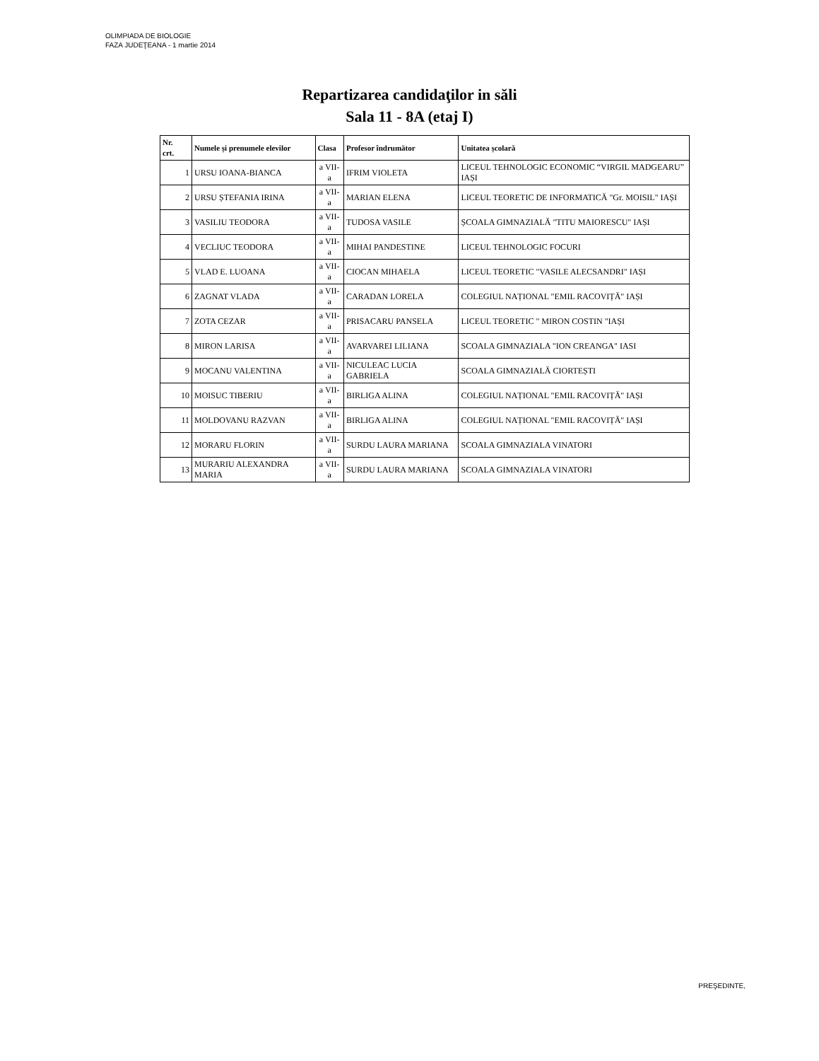OLIMPIADA DE BIOLOGIE
FAZA JUDEŢEANA - 1 martie 2014
Repartizarea candidaţilor in săli
Sala 11 - 8A (etaj I)
| Nr. crt. | Numele și prenumele elevilor | Clasa | Profesor îndrumător | Unitatea școlară |
| --- | --- | --- | --- | --- |
| 1 | URSU IOANA-BIANCA | a VII-a | IFRIM VIOLETA | LICEUL TEHNOLOGIC ECONOMIC “VIRGIL MADGEARU” IAȘI |
| 2 | URSU ȘTEFANIA IRINA | a VII-a | MARIAN ELENA | LICEUL TEORETIC DE INFORMATICĂ "Gr. MOISIL" IAȘI |
| 3 | VASILIU TEODORA | a VII-a | TUDOSA VASILE | ȘCOALA GIMNAZIALĂ "TITU MAIORESCU" IAȘI |
| 4 | VECLIUC TEODORA | a VII-a | MIHAI PANDESTINE | LICEUL TEHNOLOGIC FOCURI |
| 5 | VLAD E. LUOANA | a VII-a | CIOCAN MIHAELA | LICEUL TEORETIC "VASILE ALECSANDRI" IAȘI |
| 6 | ZAGNAT VLADA | a VII-a | CARADAN LORELA | COLEGIUL NAȚIONAL "EMIL RACOVIȚĂ" IAȘI |
| 7 | ZOTA CEZAR | a VII-a | PRISACARU PANSELA | LICEUL TEORETIC " MIRON COSTIN "IAȘI |
| 8 | MIRON LARISA | a VII-a | AVARVAREI LILIANA | SCOALA GIMNAZIALA "ION CREANGA" IASI |
| 9 | MOCANU VALENTINA | a VII-a | NICULEAC LUCIA GABRIELA | SCOALA GIMNAZIALĂ CIORTEȘTI |
| 10 | MOISUC TIBERIU | a VII-a | BIRLIGA ALINA | COLEGIUL NAȚIONAL "EMIL RACOVIȚĂ" IAȘI |
| 11 | MOLDOVANU RAZVAN | a VII-a | BIRLIGA ALINA | COLEGIUL NAȚIONAL "EMIL RACOVIȚĂ" IAȘI |
| 12 | MORARU FLORIN | a VII-a | SURDU LAURA MARIANA | SCOALA GIMNAZIALA VINATORI |
| 13 | MURARIU ALEXANDRA MARIA | a VII-a | SURDU LAURA MARIANA | SCOALA GIMNAZIALA VINATORI |
PREŞEDINTE,